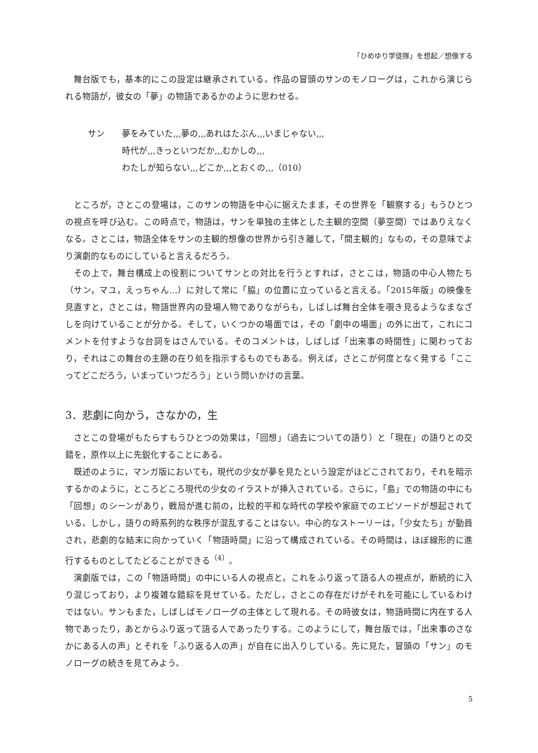「ひめゆり学徒隊」を想起／想像する
舞台版でも，基本的にこの設定は継承されている。作品の冒頭のサンのモノローグは，これから演じられる物語が，彼女の「夢」の物語であるかのように思わせる。
サン 夢をみていた,,,夢の,,,あれはたぶん,,,いまじゃない,,,
時代が,,,きっといつだか,,,むかしの,,,
わたしが知らない,,,どこか,,,とおくの,,,（010）
ところが，さとこの登場は，このサンの物語を中心に据えたまま，その世界を「観察する」もうひとつの視点を呼び込む。この時点で，物語は，サンを単独の主体とした主観的空間（夢空間）ではありえなくなる。さとこは，物語全体をサンの主観的想像の世界から引き離して，「間主観的」なもの，その意味でより演劇的なものにしていると言えるだろう。
その上で，舞台構成上の役割についてサンとの対比を行うとすれば，さとこは，物語の中心人物たち（サン，マユ，えっちゃん…）に対して常に「脇」の位置に立っていると言える。「2015年版」の映像を見直すと，さとこは，物語世界内の登場人物でありながらも，しばしば舞台全体を覗き見るようなまなざしを向けていることが分かる。そして，いくつかの場面では，その「劇中の場面」の外に出て，これにコメントを付すような台詞をはさんでいる。そのコメントは，しばしば「出来事の時間性」に関わっており，それはこの舞台の主題の在り処を指示するものでもある。例えば，さとこが何度となく発する「ここってどこだろう，いまっていつだろう」という問いかけの言葉。
3．悲劇に向かう，さなかの，生
さとこの登場がもたらすもうひとつの効果は，「回想」（過去についての語り）と「現在」の語りとの交錯を，原作以上に先鋭化することにある。
既述のように，マンガ版においても，現代の少女が夢を見たという設定がほどこされており，それを暗示するかのように，ところどころ現代の少女のイラストが挿入されている。さらに，「島」での物語の中にも「回想」のシーンがあり，戦局が進む前の，比較的平和な時代の学校や家庭でのエピソードが想起されている。しかし，語りの時系列的な秩序が混乱することはない。中心的なストーリーは，「少女たち」が動員され，悲劇的な結末に向かっていく「物語時間」に沿って構成されている。その時間は，ほぼ線形的に進行するものとしてたどることができる<sup>（4）</sup>。
演劇版では，この「物語時間」の中にいる人の視点と，これをふり返って語る人の視点が，断続的に入り混じっており，より複雑な錯綜を見せている。ただし，さとこの存在だけがそれを可能にしているわけではない。サンもまた，しばしばモノローグの主体として現れる。その時彼女は，物語時間に内在する人物であったり，あとからふり返って語る人であったりする。このようにして，舞台版では，「出来事のさなかにある人の声」とそれを「ふり返る人の声」が自在に出入りしている。先に見た，冒頭の「サン」のモノローグの続きを見てみよう。
5